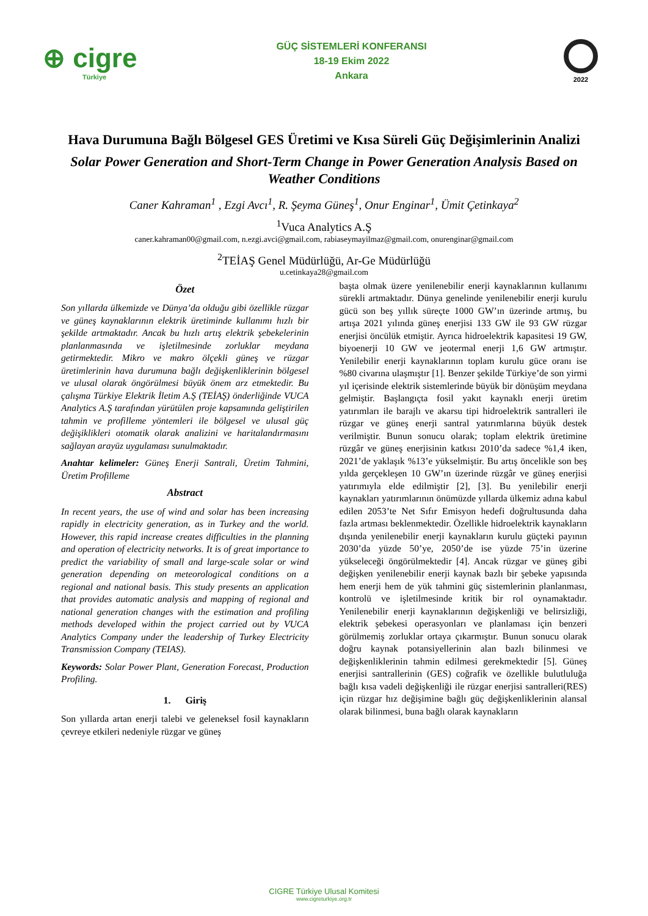⊕ cigre
Türkiye
GÜÇ SİSTEMLERİ KONFERANSI
18-19 Ekim 2022
Ankara
2022
Hava Durumuna Bağlı Bölgesel GES Üretimi ve Kısa Süreli Güç Değişimlerinin Analizi
Solar Power Generation and Short-Term Change in Power Generation Analysis Based on Weather Conditions
Caner Kahraman<sup>1</sup> , Ezgi Avcı<sup>1</sup>, R. Şeyma Güneş<sup>1</sup>, Onur Enginar<sup>1</sup>, Ümit Çetinkaya<sup>2</sup>
<sup>1</sup> Vuca Analytics A.Ş
caner.kahraman00@gmail.com, n.ezgi.avci@gmail.com, rabiaseymayilmaz@gmail.com, onurenginar@gmail.com
<sup>2</sup> TEİAŞ Genel Müdürlüğü, Ar-Ge Müdürlüğü
u.cetinkaya28@gmail.com
Özet
Son yıllarda ülkemizde ve Dünya’da olduğu gibi özellikle rüzgar ve güneş kaynaklarının elektrik üretiminde kullanımı hızlı bir şekilde artmaktadır. Ancak bu hızlı artış elektrik şebekelerinin planlanmasında ve işletilmesinde zorluklar meydana getirmektedir. Mikro ve makro ölçekli güneş ve rüzgar üretimlerinin hava durumuna bağlı değişkenliklerinin bölgesel ve ulusal olarak öngörülmesi büyük önem arz etmektedir. Bu çalışma Türkiye Elektrik İletim A.Ş (TEİAŞ) önderliğinde VUCA Analytics A.Ş tarafından yürütülen proje kapsamında geliştirilen tahmin ve profilleme yöntemleri ile bölgesel ve ulusal güç değişiklikleri otomatik olarak analizini ve haritalandırmasını sağlayan arayüz uygulaması sunulmaktadır.
Anahtar kelimeler: Güneş Enerji Santrali, Üretim Tahmini, Üretim Profilleme
Abstract
In recent years, the use of wind and solar has been increasing rapidly in electricity generation, as in Turkey and the world. However, this rapid increase creates difficulties in the planning and operation of electricity networks. It is of great importance to predict the variability of small and large-scale solar or wind generation depending on meteorological conditions on a regional and national basis. This study presents an application that provides automatic analysis and mapping of regional and national generation changes with the estimation and profiling methods developed within the project carried out by VUCA Analytics Company under the leadership of Turkey Electricity Transmission Company (TEIAS).
Keywords: Solar Power Plant, Generation Forecast, Production Profiling.
1. Giriş
Son yıllarda artan enerji talebi ve geleneksel fosil kaynakların çevreye etkileri nedeniyle rüzgar ve güneş
başta olmak üzere yenilenebilir enerji kaynaklarının kullanımı sürekli artmaktadır. Dünya genelinde yenilenebilir enerji kurulu gücü son beş yıllık süreçte 1000 GW’ın üzerinde artmış, bu artışa 2021 yılında güneş enerjisi 133 GW ile 93 GW rüzgar enerjisi öncülük etmiştir. Ayrıca hidroelektrik kapasitesi 19 GW, biyoenerji 10 GW ve jeotermal enerji 1,6 GW artmıştır. Yenilebilir enerji kaynaklarının toplam kurulu güce oranı ise %80 civarına ulaşmıştır [1]. Benzer şekilde Türkiye’de son yirmi yıl içerisinde elektrik sistemlerinde büyük bir dönüşüm meydana gelmiştir. Başlangıçta fosil yakıt kaynaklı enerji üretim yatırımları ile barajlı ve akarsu tipi hidroelektrik santralleri ile rüzgar ve güneş enerji santral yatırımlarına büyük destek verilmiştir. Bunun sonucu olarak; toplam elektrik üretimine rüzgâr ve güneş enerjisinin katkısı 2010’da sadece %1,4 iken, 2021’de yaklaşık %13’e yükselmiştir. Bu artış öncelikle son beş yılda gerçekleşen 10 GW’ın üzerinde rüzgâr ve güneş enerjisi yatırımıyla elde edilmiştir [2], [3]. Bu yenilebilir enerji kaynakları yatırımlarının önümüzde yıllarda ülkemiz adına kabul edilen 2053’te Net Sıfır Emisyon hedefi doğrultusunda daha fazla artması beklenmektedir. Özellikle hidroelektrik kaynakların dışında yenilenebilir enerji kaynakların kurulu güçteki payının 2030’da yüzde 50’ye, 2050’de ise yüzde 75’in üzerine yükseleceği öngörülmektedir [4]. Ancak rüzgar ve güneş gibi değişken yenilenebilir enerji kaynak bazlı bir şebeke yapısında hem enerji hem de yük tahmini güç sistemlerinin planlanması, kontrolü ve işletilmesinde kritik bir rol oynamaktadır. Yenilenebilir enerji kaynaklarının değişkenliği ve belirsizliği, elektrik şebekesi operasyonları ve planlaması için benzeri görülmemiş zorluklar ortaya çıkarmıştır. Bunun sonucu olarak doğru kaynak potansiyellerinin alan bazlı bilinmesi ve değişkenliklerinin tahmin edilmesi gerekmektedir [5]. Güneş enerjisi santrallerinin (GES) coğrafik ve özellikle bulutluluğa bağlı kısa vadeli değişkenliği ile rüzgar enerjisi santralleri(RES) için rüzgar hız değişimine bağlı güç değişkenliklerinin alansal olarak bilinmesi, buna bağlı olarak kaynakların
CIGRE Türkiye Ulusal Komitesi
www.cigreturkiye.org.tr